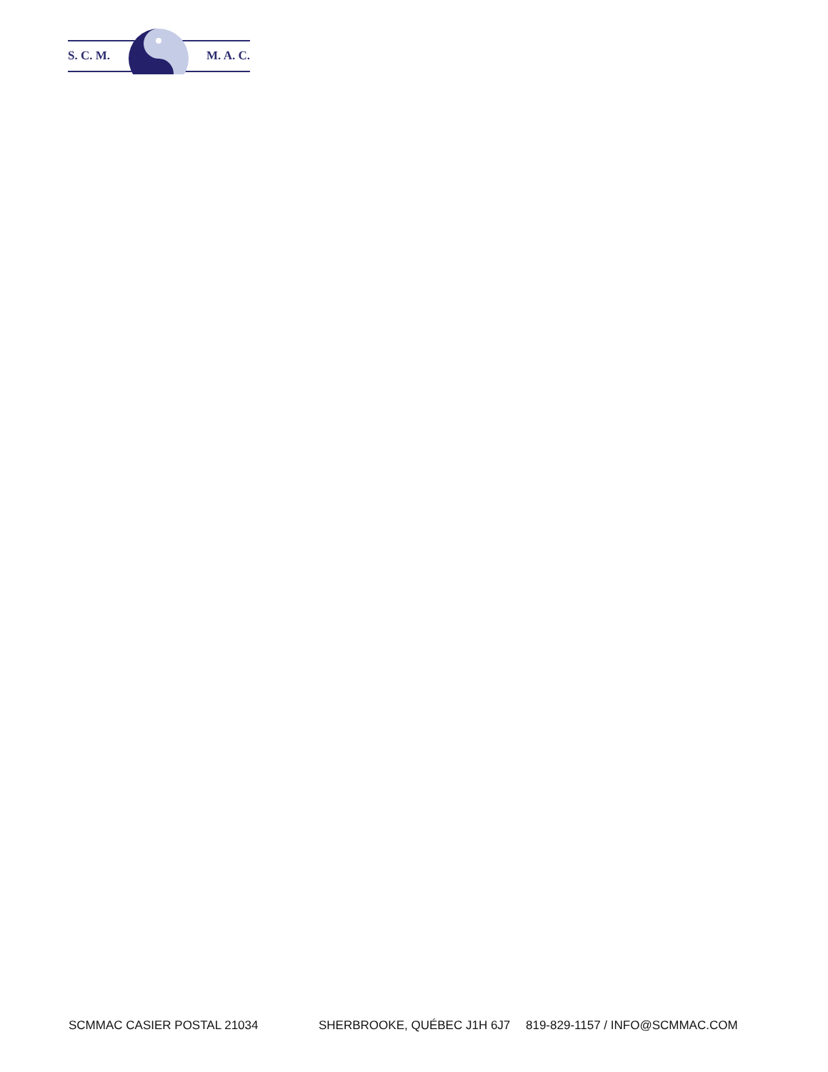S. C. M. M. A. C.
SCMMAC CASIER POSTAL 21034 SHERBROOKE, QUÉBEC J1H 6J7 819-829-1157 / INFO@SCMMAC.COM